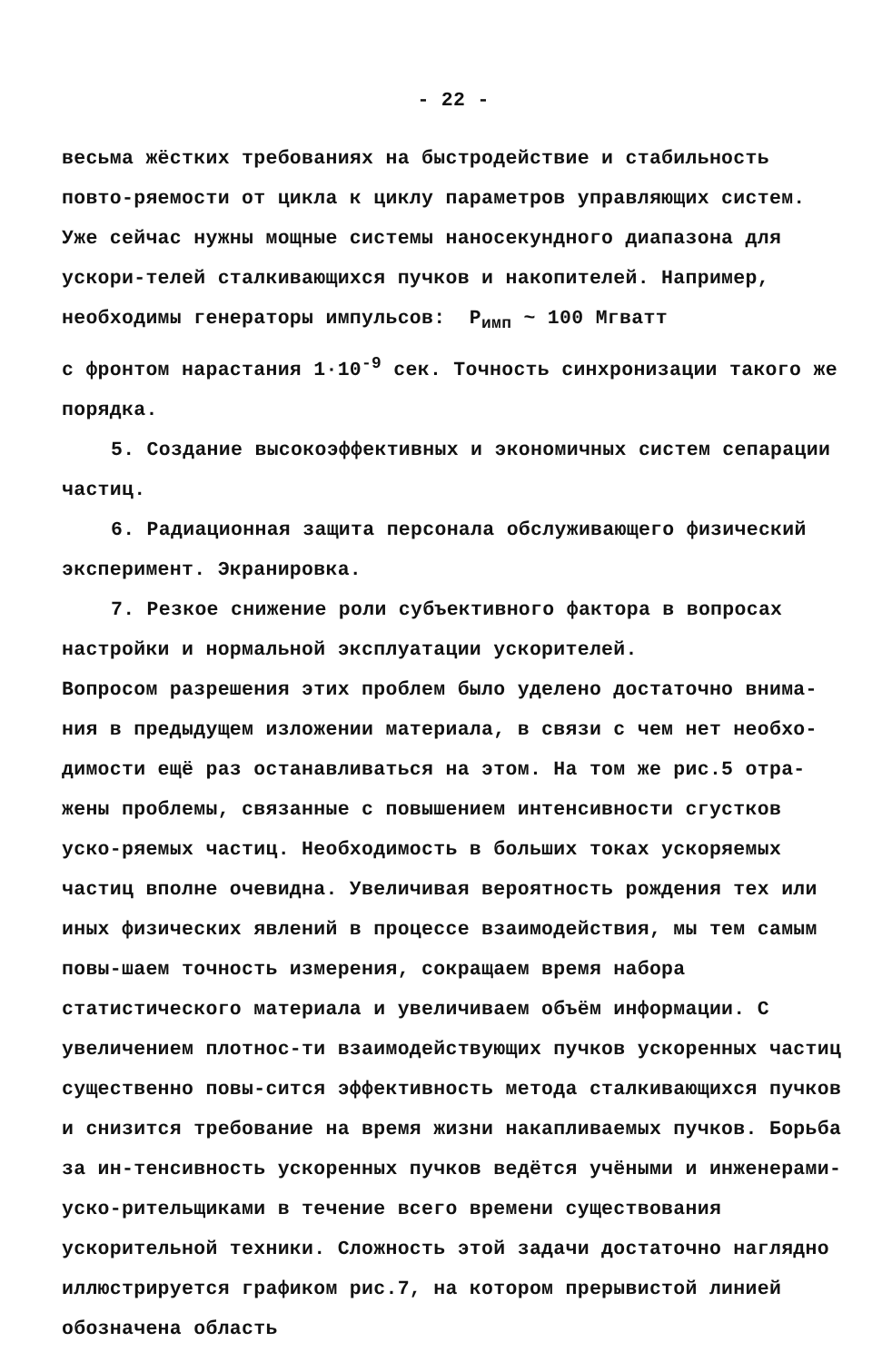- 22 -
весьма жёстких требованиях на быстродействие и стабильность повто-ряемости от цикла к циклу параметров управляющих систем. Уже сейчас нужны мощные системы наносекундного диапазона для ускори-телей сталкивающихся пучков и накопителей. Например, необходимы генераторы импульсов: P<sub>имп</sub> ~ 100 Мгватт
с фронтом нарастания 1·10<sup>-9</sup> сек. Точность синхронизации такого же порядка.
5. Создание высокоэффективных и экономичных систем сепарации частиц.
6. Радиационная защита персонала обслуживающего физический эксперимент. Экранировка.
7. Резкое снижение роли субъективного фактора в вопросах настройки и нормальной эксплуатации ускорителей.
Вопросом разрешения этих проблем было уделено достаточно внима-ния в предыдущем изложении материала, в связи с чем нет необхо-димости ещё раз останавливаться на этом. На том же рис.5 отра-жены проблемы, связанные с повышением интенсивности сгустков уско-ряемых частиц. Необходимость в больших токах ускоряемых частиц вполне очевидна. Увеличивая вероятность рождения тех или иных физических явлений в процессе взаимодействия, мы тем самым повы-шаем точность измерения, сокращаем время набора статистического материала и увеличиваем объём информации. С увеличением плотнос-ти взаимодействующих пучков ускоренных частиц существенно повы-сится эффективность метода сталкивающихся пучков и снизится требование на время жизни накапливаемых пучков. Борьба за ин-тенсивность ускоренных пучков ведётся учёными и инженерами-уско-рительщиками в течение всего времени существования ускорительной техники. Сложность этой задачи достаточно наглядно иллюстрируется графиком рис.7, на котором прерывистой линией обозначена область